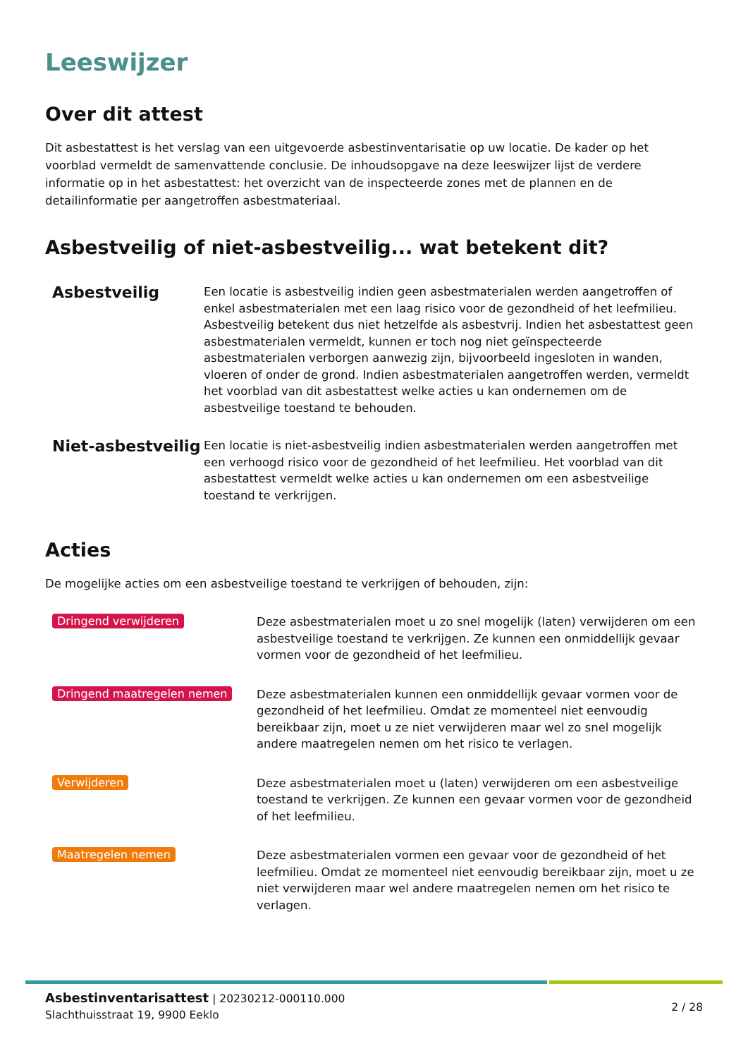Leeswijzer
Over dit attest
Dit asbestattest is het verslag van een uitgevoerde asbestinventarisatie op uw locatie. De kader op het voorblad vermeldt de samenvattende conclusie. De inhoudsopgave na deze leeswijzer lijst de verdere informatie op in het asbestattest: het overzicht van de inspecteerde zones met de plannen en de detailinformatie per aangetroffen asbestmateriaal.
Asbestveilig of niet-asbestveilig... wat betekent dit?
Asbestveilig
Een locatie is asbestveilig indien geen asbestmaterialen werden aangetroffen of enkel asbestmaterialen met een laag risico voor de gezondheid of het leefmilieu. Asbestveilig betekent dus niet hetzelfde als asbestvrij. Indien het asbestattest geen asbestmaterialen vermeldt, kunnen er toch nog niet geïnspecteerde asbestmaterialen verborgen aanwezig zijn, bijvoorbeeld ingesloten in wanden, vloeren of onder de grond. Indien asbestmaterialen aangetroffen werden, vermeldt het voorblad van dit asbestattest welke acties u kan ondernemen om de asbestveilige toestand te behouden.
Niet-asbestveilig
Een locatie is niet-asbestveilig indien asbestmaterialen werden aangetroffen met een verhoogd risico voor de gezondheid of het leefmilieu. Het voorblad van dit asbestattest vermeldt welke acties u kan ondernemen om een asbestveilige toestand te verkrijgen.
Acties
De mogelijke acties om een asbestveilige toestand te verkrijgen of behouden, zijn:
Dringend verwijderen
Deze asbestmaterialen moet u zo snel mogelijk (laten) verwijderen om een asbestveilige toestand te verkrijgen. Ze kunnen een onmiddellijk gevaar vormen voor de gezondheid of het leefmilieu.
Dringend maatregelen nemen
Deze asbestmaterialen kunnen een onmiddellijk gevaar vormen voor de gezondheid of het leefmilieu. Omdat ze momenteel niet eenvoudig bereikbaar zijn, moet u ze niet verwijderen maar wel zo snel mogelijk andere maatregelen nemen om het risico te verlagen.
Verwijderen
Deze asbestmaterialen moet u (laten) verwijderen om een asbestveilige toestand te verkrijgen. Ze kunnen een gevaar vormen voor de gezondheid of het leefmilieu.
Maatregelen nemen
Deze asbestmaterialen vormen een gevaar voor de gezondheid of het leefmilieu. Omdat ze momenteel niet eenvoudig bereikbaar zijn, moet u ze niet verwijderen maar wel andere maatregelen nemen om het risico te verlagen.
Asbestinventarisattest | 20230212-000110.000
Slachthuisstraat 19, 9900 Eeklo
2 / 28